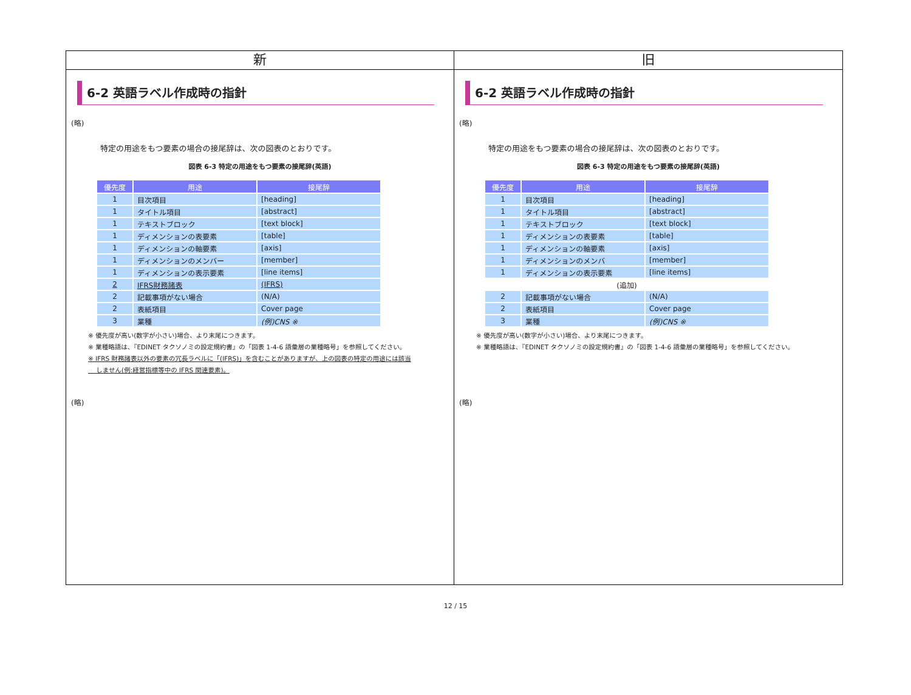新
6-2 英語ラベル作成時の指針
(略)
特定の用途をもつ要素の場合の接尾辞は、次の図表のとおりです。
図表 6-3 特定の用途をもつ要素の接尾辞(英語)
| 優先度 | 用途 | 接尾辞 |
| --- | --- | --- |
| 1 | 目次項目 | [heading] |
| 1 | タイトル項目 | [abstract] |
| 1 | テキストブロック | [text block] |
| 1 | ディメンションの表要素 | [table] |
| 1 | ディメンションの軸要素 | [axis] |
| 1 | ディメンションのメンバー | [member] |
| 1 | ディメンションの表示要素 | [line items] |
| 2 | IFRS財務諸表 | (IFRS) |
| 2 | 記載事項がない場合 | (N/A) |
| 2 | 表紙項目 | Cover page |
| 3 | 業種 | (例)CNS ※ |
※ 優先度が高い(数字が小さい)場合、より末尾につきます。
※ 業種略語は、『EDINET タクソノミの設定規約書』の「図表 1-4-6 語彙層の業種略号」を参照してください。
※ IFRS 財務諸表以外の要素の冗長ラベルに「(IFRS)」を含むことがありますが、上の図表の特定の用途には該当
しません(例:経営指標等中の IFRS 関連要素)。
(略)
旧
6-2 英語ラベル作成時の指針
(略)
特定の用途をもつ要素の場合の接尾辞は、次の図表のとおりです。
図表 6-3 特定の用途をもつ要素の接尾辞(英語)
| 優先度 | 用途 | 接尾辞 |
| --- | --- | --- |
| 1 | 目次項目 | [heading] |
| 1 | タイトル項目 | [abstract] |
| 1 | テキストブロック | [text block] |
| 1 | ディメンションの表要素 | [table] |
| 1 | ディメンションの軸要素 | [axis] |
| 1 | ディメンションのメンバ | [member] |
| 1 | ディメンションの表示要素 | [line items] |
| (追加) | | |
| 2 | 記載事項がない場合 | (N/A) |
| 2 | 表紙項目 | Cover page |
| 3 | 業種 | (例)CNS ※ |
※ 優先度が高い(数字が小さい)場合、より末尾につきます。
※ 業種略語は、『EDINET タクソノミの設定規約書』の「図表 1-4-6 語彙層の業種略号」を参照してください。
(略)
12 / 15